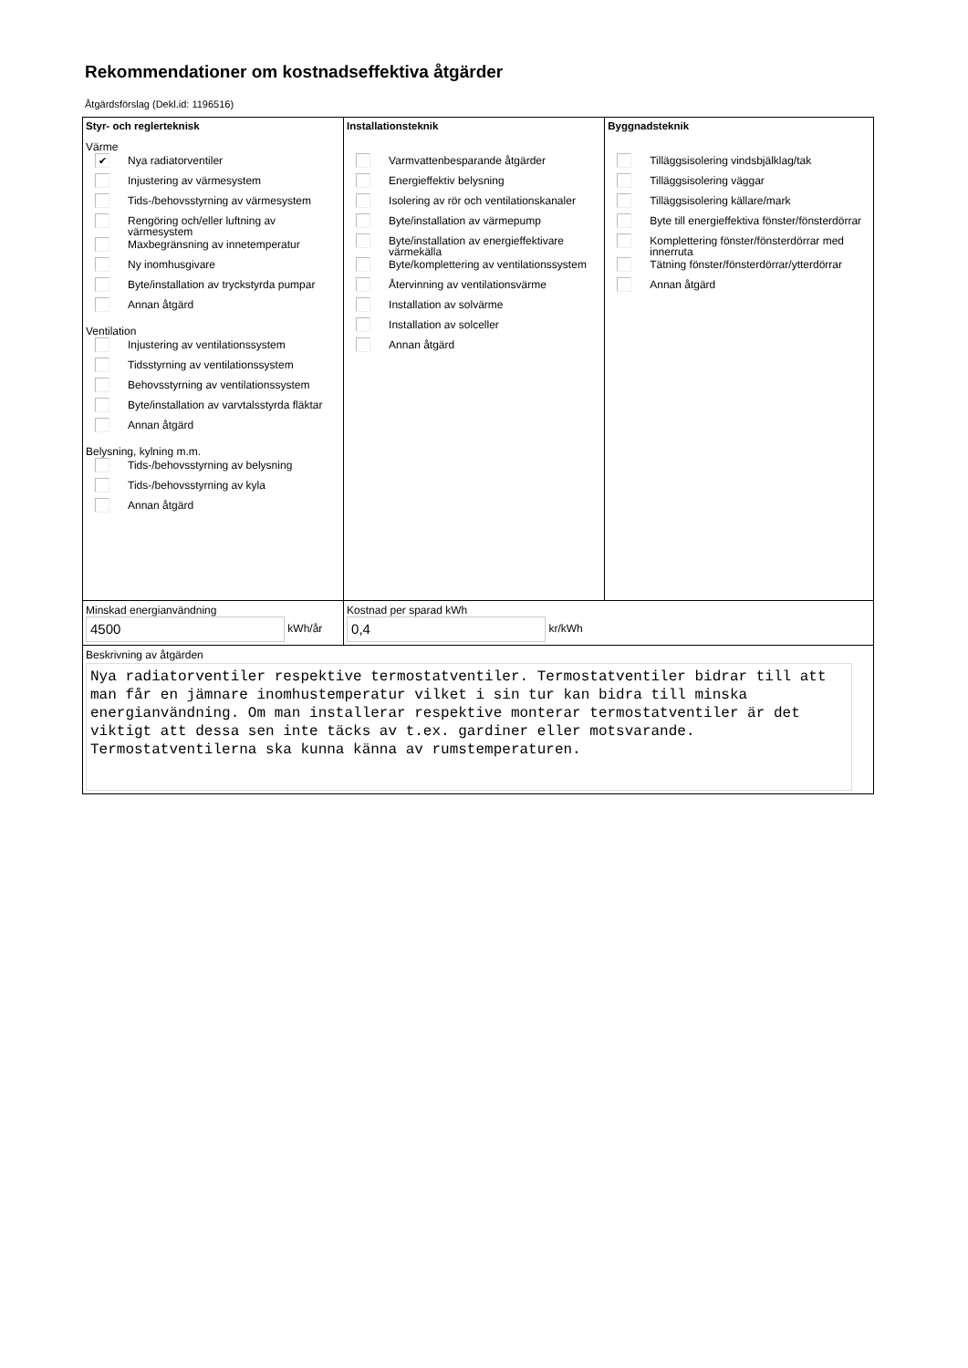Rekommendationer om kostnadseffektiva åtgärder
Åtgärdsförslag (Dekl.id: 1196516)
| Styr- och reglerteknisk Värme ✔ Nya radiatorventiler Injustering av värmesystem Tids-/behovsstyrning av värmesystem Rengöring och/eller luftning av värmesystem Maxbegränsning av innetemperatur Ny inomhusgivare Byte/installation av tryckstyrda pumpar Annan åtgärd Ventilation Injustering av ventilationssystem Tidsstyrning av ventilationssystem Behovsstyrning av ventilationssystem Byte/installation av varvtalsstyrda fläktar Annan åtgärd Belysning, kylning m.m. Tids-/behovsstyrning av belysning Tids-/behovsstyrning av kyla Annan åtgärd | Installationsteknik Varmvattenbesparande åtgärder Energieffektiv belysning Isolering av rör och ventilationskanaler Byte/installation av värmepump Byte/installation av energieffektivare värmekälla Byte/komplettering av ventilationssystem Återvinning av ventilationsvärme Installation av solvärme Installation av solceller Annan åtgärd | Byggnadsteknik Tilläggsisolering vindsbjälklag/tak Tilläggsisolering väggar Tilläggsisolering källare/mark Byte till energieffektiva fönster/fönsterdörrar Komplettering fönster/fönsterdörrar med innerruta Tätning fönster/fönsterdörrar/ytterdörrar Annan åtgärd |
| Minskad energianvändning 4500 kWh/år | Kostnad per sparad kWh 0,4 kr/kWh | |
| Beskrivning av åtgärden Nya radiatorventiler respektive termostatventiler. Termostatventiler bidrar till att man får en jämnare inomhustemperatur vilket i sin tur kan bidra till minska energianvändning. Om man installerar respektive monterar termostatventiler är det viktigt att dessa sen inte täcks av t.ex. gardiner eller motsvarande. Termostatventilerna ska kunna känna av rumstemperaturen. | | |